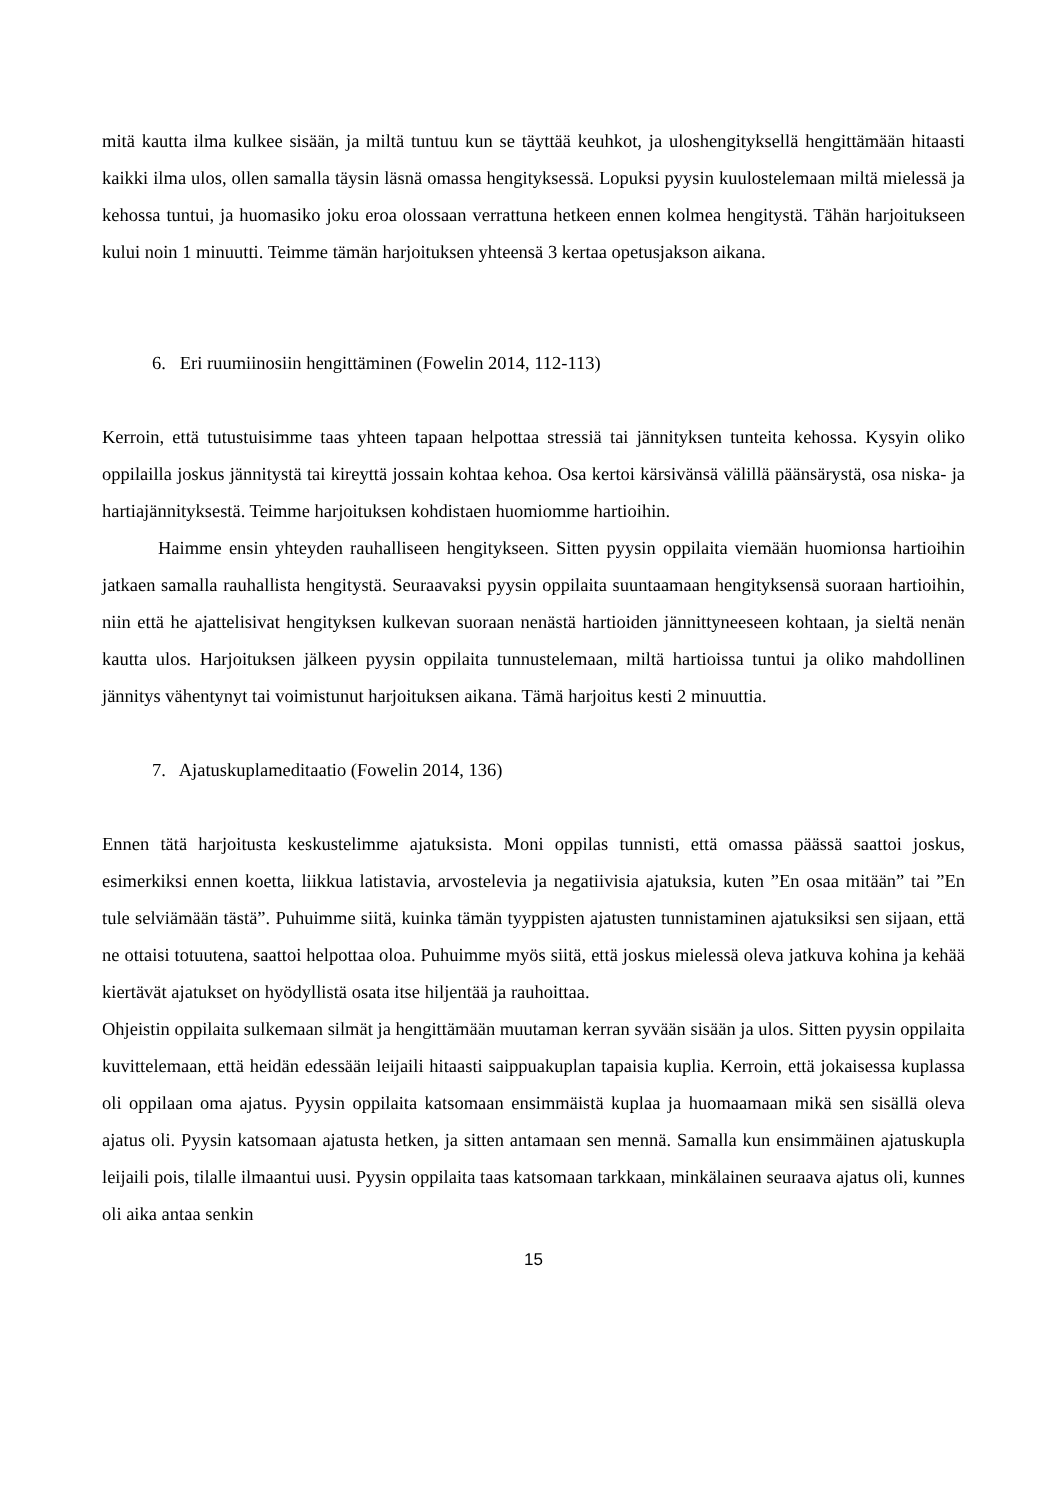mitä kautta ilma kulkee sisään, ja miltä tuntuu kun se täyttää keuhkot, ja uloshengityksellä hengittämään hitaasti kaikki ilma ulos, ollen samalla täysin läsnä omassa hengityksessä. Lopuksi pyysin kuulostelemaan miltä mielessä ja kehossa tuntui, ja huomasiko joku eroa olossaan verrattuna hetkeen ennen kolmea hengitystä. Tähän harjoitukseen kului noin 1 minuutti. Teimme tämän harjoituksen yhteensä 3 kertaa opetusjakson aikana.
6. Eri ruumiinosiin hengittäminen (Fowelin 2014, 112-113)
Kerroin, että tutustuisimme taas yhteen tapaan helpottaa stressiä tai jännityksen tunteita kehossa. Kysyin oliko oppilailla joskus jännitystä tai kireyttä jossain kohtaa kehoa. Osa kertoi kärsivänsä välillä päänsärystä, osa niska- ja hartiajännityksestä. Teimme harjoituksen kohdistaen huomiomme hartioihin.
Haimme ensin yhteyden rauhalliseen hengitykseen. Sitten pyysin oppilaita viemään huomionsa hartioihin jatkaen samalla rauhallista hengitystä. Seuraavaksi pyysin oppilaita suuntaamaan hengityksensä suoraan hartioihin, niin että he ajattelisivat hengityksen kulkevan suoraan nenästä hartioiden jännittyneeseen kohtaan, ja sieltä nenän kautta ulos. Harjoituksen jälkeen pyysin oppilaita tunnustelemaan, miltä hartioissa tuntui ja oliko mahdollinen jännitys vähentynyt tai voimistunut harjoituksen aikana. Tämä harjoitus kesti 2 minuuttia.
7. Ajatuskuplameditaatio (Fowelin 2014, 136)
Ennen tätä harjoitusta keskustelimme ajatuksista. Moni oppilas tunnisti, että omassa päässä saattoi joskus, esimerkiksi ennen koetta, liikkua latistavia, arvostelevia ja negatiivisia ajatuksia, kuten ”En osaa mitään” tai ”En tule selviämään tästä”. Puhuimme siitä, kuinka tämän tyyppisten ajatusten tunnistaminen ajatuksiksi sen sijaan, että ne ottaisi totuutena, saattoi helpottaa oloa. Puhuimme myös siitä, että joskus mielessä oleva jatkuva kohina ja kehää kiertävät ajatukset on hyödyllistä osata itse hiljentää ja rauhoittaa.
Ohjeistin oppilaita sulkemaan silmät ja hengittämään muutaman kerran syvään sisään ja ulos. Sitten pyysin oppilaita kuvittelemaan, että heidän edessään leijaili hitaasti saippuakuplan tapaisia kuplia. Kerroin, että jokaisessa kuplassa oli oppilaan oma ajatus. Pyysin oppilaita katsomaan ensimmäistä kuplaa ja huomaamaan mikä sen sisällä oleva ajatus oli. Pyysin katsomaan ajatusta hetken, ja sitten antamaan sen mennä. Samalla kun ensimmäinen ajatuskupla leijaili pois, tilalle ilmaantui uusi. Pyysin oppilaita taas katsomaan tarkkaan, minkälainen seuraava ajatus oli, kunnes oli aika antaa senkin
15